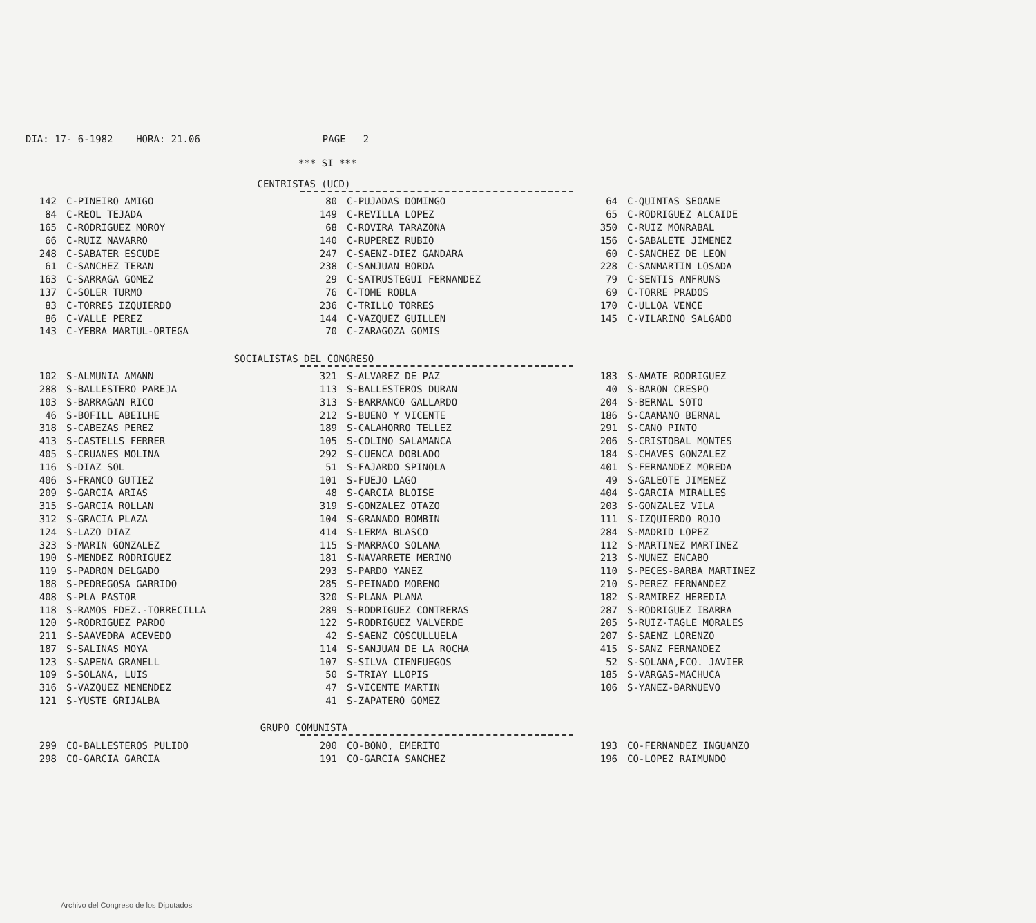DIA: 17- 6-1982 HORA: 21.06 PAGE 2
*** SI ***
CENTRISTAS (UCD)
| 142 | C-PINEIRO AMIGO | 80 | C-PUJADAS DOMINGO | 64 | C-QUINTAS SEOANE |
| 84 | C-REOL TEJADA | 149 | C-REVILLA LOPEZ | 65 | C-RODRIGUEZ ALCAIDE |
| 165 | C-RODRIGUEZ MOROY | 68 | C-ROVIRA TARAZONA | 350 | C-RUIZ MONRABAL |
| 66 | C-RUIZ NAVARRO | 140 | C-RUPEREZ RUBIO | 156 | C-SABALETE JIMENEZ |
| 248 | C-SABATER ESCUDE | 247 | C-SAENZ-DIEZ GANDARA | 60 | C-SANCHEZ DE LEON |
| 61 | C-SANCHEZ TERAN | 238 | C-SANJUAN BORDA | 228 | C-SANMARTIN LOSADA |
| 163 | C-SARRAGA GOMEZ | 29 | C-SATRUSTEGUI FERNANDEZ | 79 | C-SENTIS ANFRUNS |
| 137 | C-SOLER TURMO | 76 | C-TOME ROBLA | 69 | C-TORRE PRADOS |
| 83 | C-TORRES IZQUIERDO | 236 | C-TRILLO TORRES | 170 | C-ULLOA VENCE |
| 86 | C-VALLE PEREZ | 144 | C-VAZQUEZ GUILLEN | 145 | C-VILARINO SALGADO |
| 143 | C-YEBRA MARTUL-ORTEGA | 70 | C-ZARAGOZA GOMIS | | |
SOCIALISTAS DEL CONGRESO
| 102 | S-ALMUNIA AMANN | 321 | S-ALVAREZ DE PAZ | 183 | S-AMATE RODRIGUEZ |
| 288 | S-BALLESTERO PAREJA | 113 | S-BALLESTEROS DURAN | 40 | S-BARON CRESPO |
| 103 | S-BARRAGAN RICO | 313 | S-BARRANCO GALLARDO | 204 | S-BERNAL SOTO |
| 46 | S-BOFILL ABEILHE | 212 | S-BUENO Y VICENTE | 186 | S-CAAMANO BERNAL |
| 318 | S-CABEZAS PEREZ | 189 | S-CALAHORRO TELLEZ | 291 | S-CANO PINTO |
| 413 | S-CASTELLS FERRER | 105 | S-COLINO SALAMANCA | 206 | S-CRISTOBAL MONTES |
| 405 | S-CRUANES MOLINA | 292 | S-CUENCA DOBLADO | 184 | S-CHAVES GONZALEZ |
| 116 | S-DIAZ SOL | 51 | S-FAJARDO SPINOLA | 401 | S-FERNANDEZ MOREDA |
| 406 | S-FRANCO GUTIEZ | 101 | S-FUEJO LAGO | 49 | S-GALEOTE JIMENEZ |
| 209 | S-GARCIA ARIAS | 48 | S-GARCIA BLOISE | 404 | S-GARCIA MIRALLES |
| 315 | S-GARCIA ROLLAN | 319 | S-GONZALEZ OTAZO | 203 | S-GONZALEZ VILA |
| 312 | S-GRACIA PLAZA | 104 | S-GRANADO BOMBIN | 111 | S-IZQUIERDO ROJO |
| 124 | S-LAZO DIAZ | 414 | S-LERMA BLASCO | 284 | S-MADRID LOPEZ |
| 323 | S-MARIN GONZALEZ | 115 | S-MARRACO SOLANA | 112 | S-MARTINEZ MARTINEZ |
| 190 | S-MENDEZ RODRIGUEZ | 181 | S-NAVARRETE MERINO | 213 | S-NUNEZ ENCABO |
| 119 | S-PADRON DELGADO | 293 | S-PARDO YANEZ | 110 | S-PECES-BARBA MARTINEZ |
| 188 | S-PEDREGOSA GARRIDO | 285 | S-PEINADO MORENO | 210 | S-PEREZ FERNANDEZ |
| 408 | S-PLA PASTOR | 320 | S-PLANA PLANA | 182 | S-RAMIREZ HEREDIA |
| 118 | S-RAMOS FDEZ.-TORRECILLA | 289 | S-RODRIGUEZ CONTRERAS | 287 | S-RODRIGUEZ IBARRA |
| 120 | S-RODRIGUEZ PARDO | 122 | S-RODRIGUEZ VALVERDE | 205 | S-RUIZ-TAGLE MORALES |
| 211 | S-SAAVEDRA ACEVEDO | 42 | S-SAENZ COSCULLUELA | 207 | S-SAENZ LORENZO |
| 187 | S-SALINAS MOYA | 114 | S-SANJUAN DE LA ROCHA | 415 | S-SANZ FERNANDEZ |
| 123 | S-SAPENA GRANELL | 107 | S-SILVA CIENFUEGOS | 52 | S-SOLANA,FCO. JAVIER |
| 109 | S-SOLANA, LUIS | 50 | S-TRIAY LLOPIS | 185 | S-VARGAS-MACHUCA |
| 316 | S-VAZQUEZ MENENDEZ | 47 | S-VICENTE MARTIN | 106 | S-YANEZ-BARNUEVO |
| 121 | S-YUSTE GRIJALBA | 41 | S-ZAPATERO GOMEZ | | |
GRUPO COMUNISTA
| 299 | CO-BALLESTEROS PULIDO | 200 | CO-BONO, EMERITO | 193 | CO-FERNANDEZ INGUANZO |
| 298 | CO-GARCIA GARCIA | 191 | CO-GARCIA SANCHEZ | 196 | CO-LOPEZ RAIMUNDO |
Archivo del Congreso de los Diputados